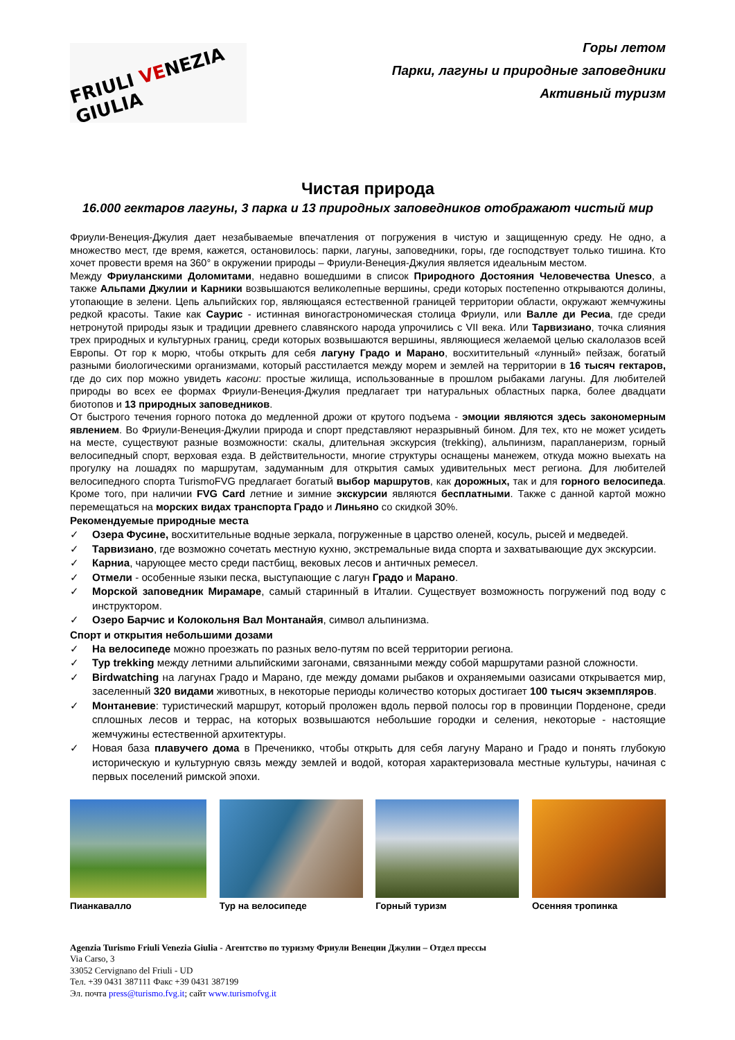FRIULI VENEZIA GIULIA
Горы летом
Парки, лагуны и природные заповедники
Активный туризм
Чистая природа
16.000 гектаров лагуны, 3 парка и 13 природных заповедников отображают чистый мир
Фриули-Венеция-Джулия дает незабываемые впечатления от погружения в чистую и защищенную среду. Не одно, а множество мест, где время, кажется, остановилось: парки, лагуны, заповедники, горы, где господствует только тишина. Кто хочет провести время на 360° в окружении природы – Фриули-Венеция-Джулия является идеальным местом.
Между Фриуланскими Доломитами, недавно вошедшими в список Природного Достояния Человечества Unesco, а также Альпами Джулии и Карники возвышаются великолепные вершины, среди которых постепенно открываются долины, утопающие в зелени. Цепь альпийских гор, являющаяся естественной границей территории области, окружают жемчужины редкой красоты. Такие как Саурис - истинная виногастрономическая столица Фриули, или Валле ди Ресиа, где среди нетронутой природы язык и традиции древнего славянского народа упрочились с VII века. Или Тарвизиано, точка слияния трех природных и культурных границ, среди которых возвышаются вершины, являющиеся желаемой целью скалолазов всей Европы. От гор к морю, чтобы открыть для себя лагуну Градо и Марано, восхитительный «лунный» пейзаж, богатый разными биологическими организмами, который расстилается между морем и землей на территории в 16 тысяч гектаров, где до сих пор можно увидеть касони: простые жилища, использованные в прошлом рыбаками лагуны. Для любителей природы во всех ее формах Фриули-Венеция-Джулия предлагает три натуральных областных парка, более двадцати биотопов и 13 природных заповедников.
От быстрого течения горного потока до медленной дрожи от крутого подъема - эмоции являются здесь закономерным явлением. Во Фриули-Венеция-Джулии природа и спорт представляют неразрывный бином. Для тех, кто не может усидеть на месте, существуют разные возможности: скалы, длительная экскурсия (trekking), альпинизм, парапланеризм, горный велосипедный спорт, верховая езда. В действительности, многие структуры оснащены манежем, откуда можно выехать на прогулку на лошадях по маршрутам, задуманным для открытия самых удивительных мест региона. Для любителей велосипедного спорта TurismoFVG предлагает богатый выбор маршрутов, как дорожных, так и для горного велосипеда. Кроме того, при наличии FVG Card летние и зимние экскурсии являются бесплатными. Также с данной картой можно перемещаться на морских видах транспорта Градо и Линьяно со скидкой 30%.
Рекомендуемые природные места
✓ Озера Фусине, восхитительные водные зеркала, погруженные в царство оленей, косуль, рысей и медведей.
✓ Тарвизиано, где возможно сочетать местную кухню, экстремальные вида спорта и захватывающие дух экскурсии.
✓ Карниа, чарующее место среди пастбищ, вековых лесов и античных ремесел.
✓ Отмели - особенные языки песка, выступающие с лагун Градо и Марано.
✓ Морской заповедник Мирамаре, самый старинный в Италии. Существует возможность погружений под воду с инструктором.
✓ Озеро Барчис и Колокольня Вал Монтанайя, символ альпинизма.
Спорт и открытия небольшими дозами
✓ На велосипеде можно проезжать по разных вело-путям по всей территории региона.
✓ Тур trekking между летними альпийскими загонами, связанными между собой маршрутами разной сложности.
✓ Birdwatching на лагунах Градо и Марано, где между домами рыбаков и охраняемыми оазисами открывается мир, заселенный 320 видами животных, в некоторые периоды количество которых достигает 100 тысяч экземпляров.
✓ Монтаневие: туристический маршрут, который проложен вдоль первой полосы гор в провинции Порденоне, среди сплошных лесов и террас, на которых возвышаются небольшие городки и селения, некоторые - настоящие жемчужины естественной архитектуры.
✓ Новая база плавучего дома в Преченикко, чтобы открыть для себя лагуну Марано и Градо и понять глубокую историческую и культурную связь между землей и водой, которая характеризовала местные культуры, начиная с первых поселений римской эпохи.
Пианкавалло Тур на велосипеде Горный туризм Осенняя тропинка
Agenzia Turismo Friuli Venezia Giulia - Агентство по туризму Фриули Венеции Джулии – Отдел прессы
Via Carso, 3
33052 Cervignano del Friuli - UD
Тел. +39 0431 387111 Факс +39 0431 387199
Эл. почта press@turismo.fvg.it; сайт www.turismofvg.it